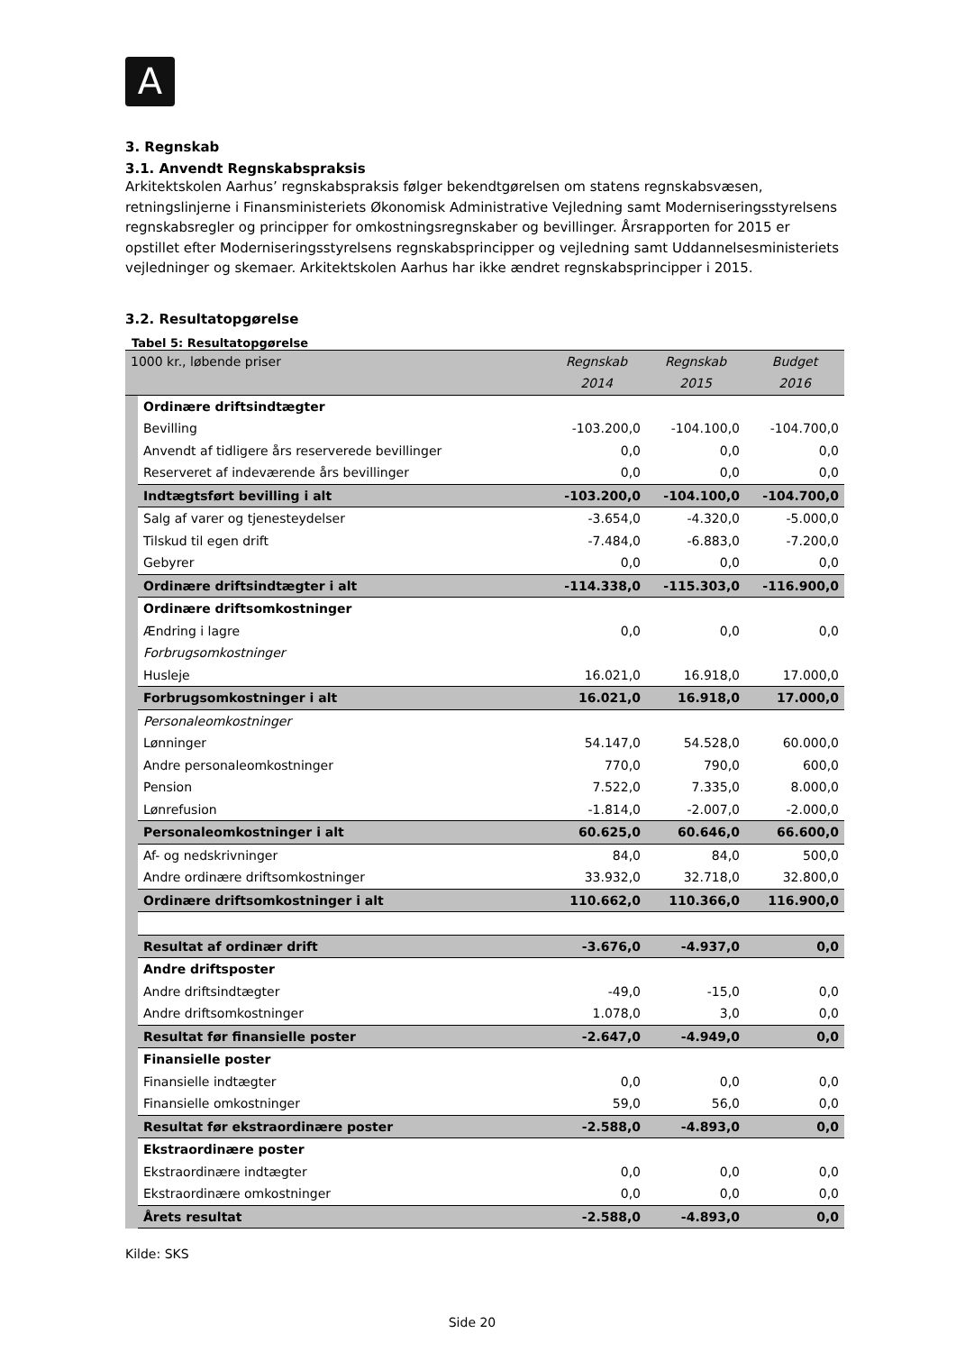A
3. Regnskab
3.1. Anvendt Regnskabspraksis
Arkitektskolen Aarhus’ regnskabspraksis følger bekendtgørelsen om statens regnskabsvæsen, retningslinjerne i Finansministeriets Økonomisk Administrative Vejledning samt Moderniseringsstyrelsens regnskabsregler og principper for omkostningsregnskaber og bevillinger. Årsrapporten for 2015 er opstillet efter Moderniseringsstyrelsens regnskabsprincipper og vejledning samt Uddannelsesministeriets vejledninger og skemaer. Arkitektskolen Aarhus har ikke ændret regnskabsprincipper i 2015.
3.2. Resultatopgørelse
Tabel 5: Resultatopgørelse
| 1000 kr., løbende priser | | Regnskab | Regnskab | Budget |
| --- | --- | --- | --- | --- |
| | | 2014 | 2015 | 2016 |
| | Ordinære driftsindtægter | | | |
| | Bevilling | -103.200,0 | -104.100,0 | -104.700,0 |
| | Anvendt af tidligere års reserverede bevillinger | 0,0 | 0,0 | 0,0 |
| | Reserveret af indeværende års bevillinger | 0,0 | 0,0 | 0,0 |
| | Indtægtsført bevilling i alt | -103.200,0 | -104.100,0 | -104.700,0 |
| | Salg af varer og tjenesteydelser | -3.654,0 | -4.320,0 | -5.000,0 |
| | Tilskud til egen drift | -7.484,0 | -6.883,0 | -7.200,0 |
| | Gebyrer | 0,0 | 0,0 | 0,0 |
| | Ordinære driftsindtægter i alt | -114.338,0 | -115.303,0 | -116.900,0 |
| | Ordinære driftsomkostninger | | | |
| | Ændring i lagre | 0,0 | 0,0 | 0,0 |
| | Forbrugsomkostninger | | | |
| | Husleje | 16.021,0 | 16.918,0 | 17.000,0 |
| | Forbrugsomkostninger i alt | 16.021,0 | 16.918,0 | 17.000,0 |
| | Personaleomkostninger | | | |
| | Lønninger | 54.147,0 | 54.528,0 | 60.000,0 |
| | Andre personaleomkostninger | 770,0 | 790,0 | 600,0 |
| | Pension | 7.522,0 | 7.335,0 | 8.000,0 |
| | Lønrefusion | -1.814,0 | -2.007,0 | -2.000,0 |
| | Personaleomkostninger i alt | 60.625,0 | 60.646,0 | 66.600,0 |
| | Af- og nedskrivninger | 84,0 | 84,0 | 500,0 |
| | Andre ordinære driftsomkostninger | 33.932,0 | 32.718,0 | 32.800,0 |
| | Ordinære driftsomkostninger i alt | 110.662,0 | 110.366,0 | 116.900,0 |
| | Resultat af ordinær drift | -3.676,0 | -4.937,0 | 0,0 |
| | Andre driftsposter | | | |
| | Andre driftsindtægter | -49,0 | -15,0 | 0,0 |
| | Andre driftsomkostninger | 1.078,0 | 3,0 | 0,0 |
| | Resultat før finansielle poster | -2.647,0 | -4.949,0 | 0,0 |
| | Finansielle poster | | | |
| | Finansielle indtægter | 0,0 | 0,0 | 0,0 |
| | Finansielle omkostninger | 59,0 | 56,0 | 0,0 |
| | Resultat før ekstraordinære poster | -2.588,0 | -4.893,0 | 0,0 |
| | Ekstraordinære poster | | | |
| | Ekstraordinære indtægter | 0,0 | 0,0 | 0,0 |
| | Ekstraordinære omkostninger | 0,0 | 0,0 | 0,0 |
| | Årets resultat | -2.588,0 | -4.893,0 | 0,0 |
Kilde: SKS
Side 20